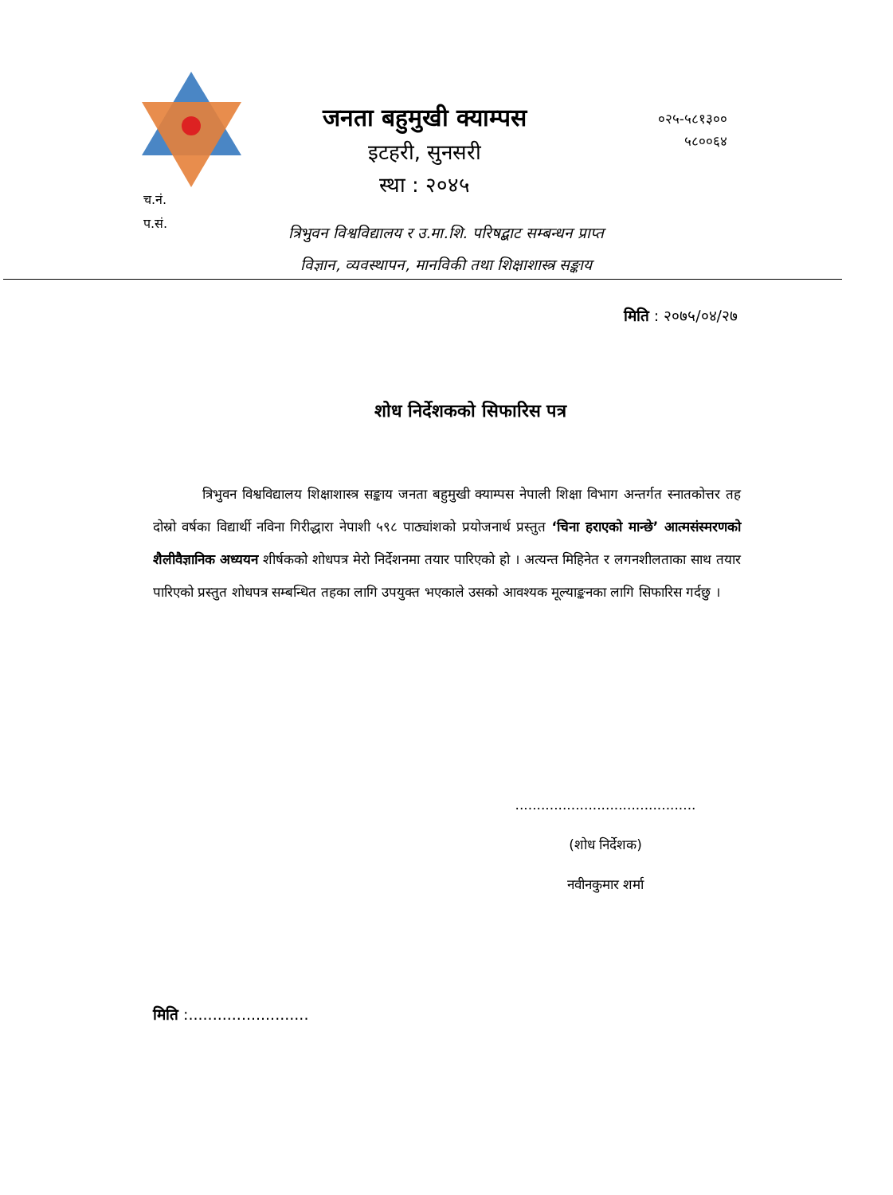जनता बहुमुखी क्याम्पस
इटहरी, सुनसरी
स्था : २०४५
०२५-५८१३००
५८००६४
च.नं.
प.सं.
त्रिभुवन विश्वविद्यालय र उ.मा.शि. परिषद्बाट सम्बन्धन प्राप्त
विज्ञान, व्यवस्थापन, मानविकी तथा शिक्षाशास्त्र सङ्काय
मिति : २०७५/०४/२७
शोध निर्देशकको सिफारिस पत्र
त्रिभुवन विश्वविद्यालय शिक्षाशास्त्र सङ्काय जनता बहुमुखी क्याम्पस नेपाली शिक्षा विभाग अन्तर्गत स्नातकोत्तर तह दोस्रो वर्षका विद्यार्थी नविना गिरीद्धारा नेपाशी ५९८ पाठ्यांशको प्रयोजनार्थ प्रस्तुत ‘चिना हराएको मान्छे’ आत्मसंस्मरणको शैलीवैज्ञानिक अध्ययन शीर्षकको शोधपत्र मेरो निर्देशनमा तयार पारिएको हो । अत्यन्त मिहिनेत र लगनशीलताका साथ तयार पारिएको प्रस्तुत शोधपत्र सम्बन्धित तहका लागि उपयुक्त भएकाले उसको आवश्यक मूल्याङ्कनका लागि सिफारिस गर्दछु ।
..........................................
(शोध निर्देशक)
नवीनकुमार शर्मा
मिति :.........................